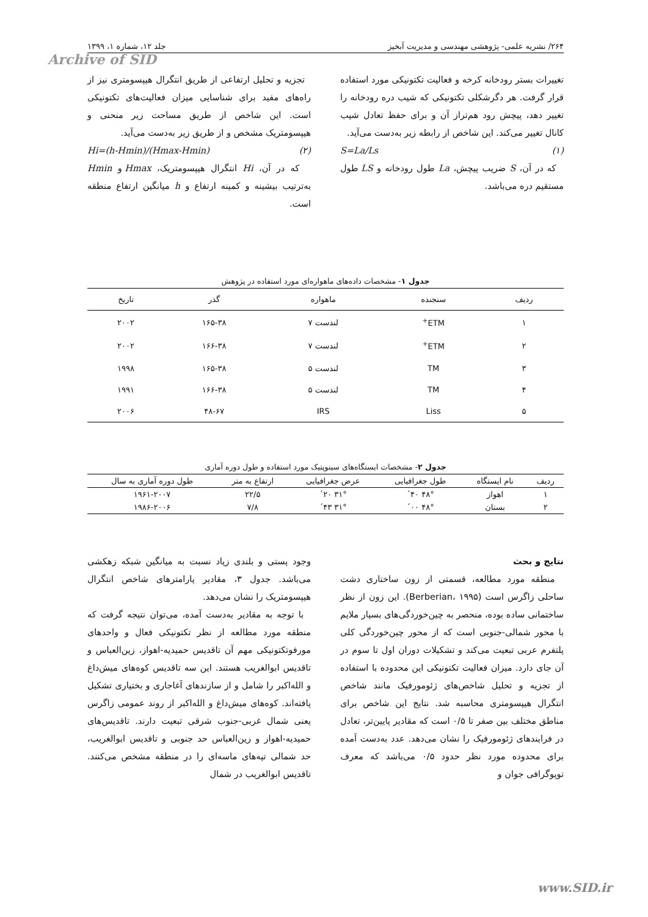۲۶۴/ نشریه علمی- پژوهشی مهندسی و مدیریت آبخیز جلد ۱۲، شماره ۱، ۱۳۹۹
Archive of SID
تغییرات بستر رودخانه کرخه و فعالیت تکتونیکی مورد استفاده قرار گرفت. هر دگرشکلی تکتونیکی که شیب دره رودخانه را تغییر دهد، پیچش رود هم‌تراز آن و برای حفظ تعادل شیب کانال تغییر می‌کند. این شاخص از رابطه زیر به‌دست می‌آید.
(۱) S=La/Ls
که در آن، S ضریب پیچش، La طول رودخانه و LS طول مستقیم دره می‌باشد.
تجزیه و تحلیل ارتفاعی از طریق انتگرال هیپسومتری نیز از راه‌های مفید برای شناسایی میزان فعالیت‌های تکتونیکی است. این شاخص از طریق مساحت زیر منحنی و هیپسومتریک مشخص و از طریق زیر به‌دست می‌آید.
(۲) Hi=(h-Hmin)/(Hmax-Hmin)
که در آن، Hi انتگرال هیپسومتریک، Hmax و Hmin به‌ترتیب بیشینه و کمینه ارتفاع و h میانگین ارتفاع منطقه است.
جدول ۱- مشخصات داده‌های ماهواره‌ای مورد استفاده در پژوهش
| ردیف | سنجنده | ماهواره | گذر | تاریخ |
| --- | --- | --- | --- | --- |
| ۱ | ETM<sup>+</sup> | لندست ۷ | ۱۶۵-۳۸ | ۲۰۰۲ |
| ۲ | ETM<sup>+</sup> | لندست ۷ | ۱۶۶-۳۸ | ۲۰۰۲ |
| ۳ | TM | لندست ۵ | ۱۶۵-۳۸ | ۱۹۹۸ |
| ۴ | TM | لندست ۵ | ۱۶۶-۳۸ | ۱۹۹۱ |
| ۵ | Liss | IRS | ۴۸-۶۷ | ۲۰۰۶ |
جدول ۲- مشخصات ایستگاه‌های سینوپتیک مورد استفاده و طول دوره آماری
| ردیف | نام ایستگاه | طول جغرافیایی | عرض جغرافیایی | ارتفاع به متر | طول دوره آماری به سال |
| --- | --- | --- | --- | --- | --- |
| ۱ | اهواز | ۴۸° ۴۰´ | ۳۱° ۲۰´ | ۲۲/۵ | ۱۹۶۱-۲۰۰۷ |
| ۲ | بستان | ۴۸° ۰۰´ | ۳۱° ۴۳´ | ۷/۸ | ۱۹۸۶-۲۰۰۶ |
نتایج و بحث
منطقه مورد مطالعه، قسمتی از زون ساختاری دشت ساحلی زاگرس است (Berberian، ۱۹۹۵). این زون از نظر ساختمانی ساده بوده، منحصر به چین‌خوردگی‌های بسیار ملایم با محور شمالی-جنوبی است که از محور چین‌خوردگی کلی پلتفرم عربی تبعیت می‌کند و تشکیلات دوران اول تا سوم در آن جای دارد. میزان فعالیت تکتونیکی این محدوده با استفاده از تجزیه و تحلیل شاخص‌های ژئومورفیک مانند شاخص انتگرال هیپسومتری محاسبه شد. نتایج این شاخص برای مناطق مختلف بین صفر تا ۰/۵ است که مقادیر پایین‌تر، تعادل در فرایندهای ژئومورفیک را نشان می‌دهد. عدد به‌دست آمده برای محدوده مورد نظر حدود ۰/۵ می‌باشد که معرف توپوگرافی جوان و
وجود پستی و بلندی زیاد نسبت به میانگین شبکه زهکشی می‌باشد. جدول ۳، مقادیر پارامترهای شاخص انتگرال هیپسومتریک را نشان می‌دهد.
با توجه به مقادیر به‌دست آمده، می‌توان نتیجه گرفت که منطقه مورد مطالعه از نظر تکتونیکی فعال و واحدهای مورفوتکتونیکی مهم آن تاقدیس حمیدیه-اهواز، زین‌العباس و تاقدیس ابوالغریب هستند. این سه تاقدیس کوه‌های میش‌داغ و الله‌اکبر را شامل و از سازندهای آغاجاری و بختیاری تشکیل یافته‌اند. کوه‌های میش‌داغ و الله‌اکبر از روند عمومی زاگرس یعنی شمال غربی-جنوب شرقی تبعیت دارند. تاقدیس‌های حمیدیه-اهواز و زین‌العباس حد جنوبی و تاقدیس ابوالغریب، حد شمالی تپه‌های ماسه‌ای را در منطقه مشخص می‌کنند. تاقدیس ابوالغریب در شمال
www.SID.ir